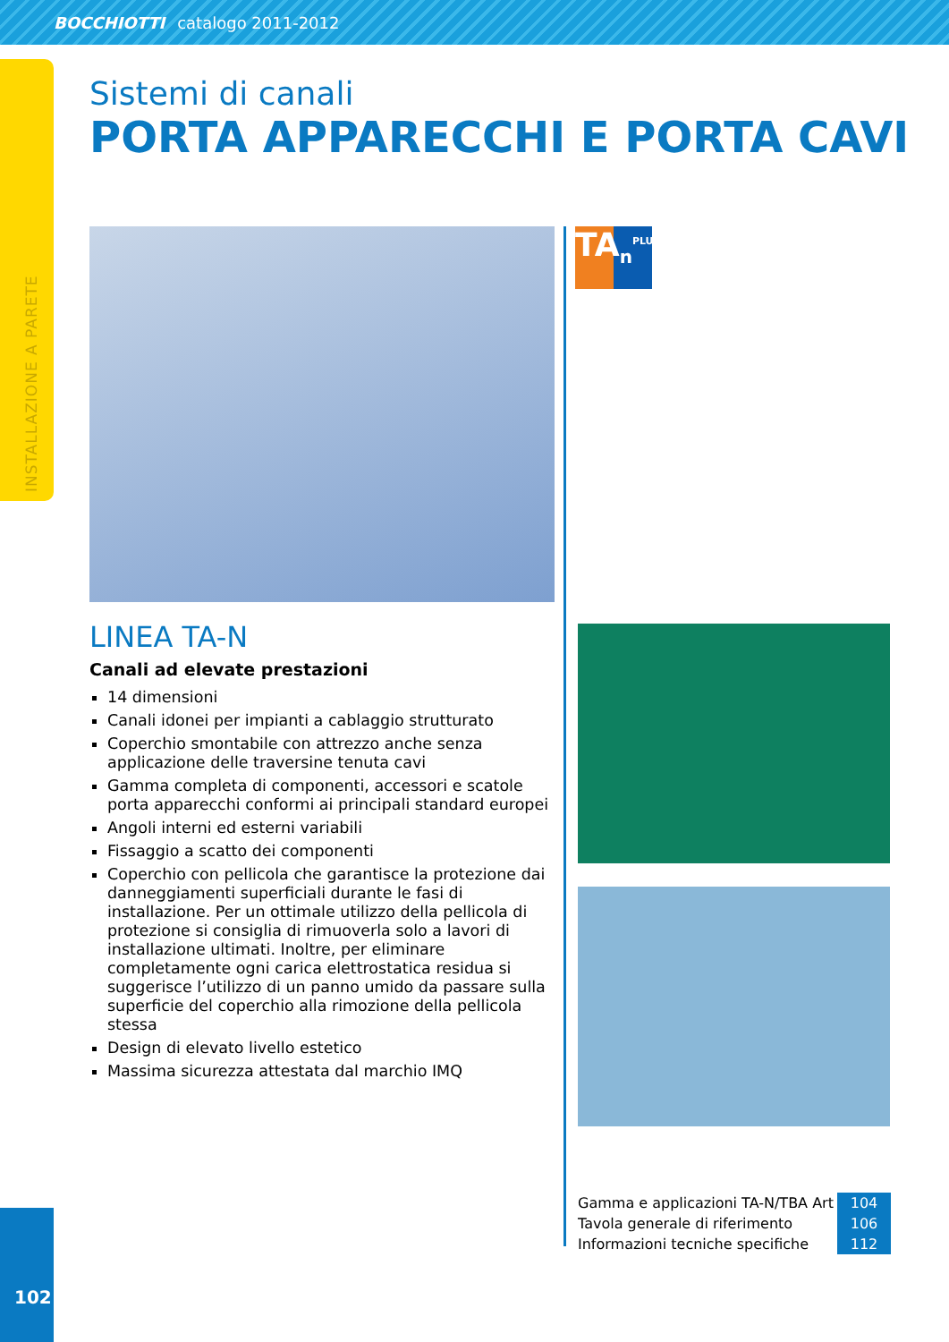BOCCHIOTTI catalogo 2011-2012
INSTALLAZIONE A PARETE
Sistemi di canali
PORTA APPARECCHI E PORTA CAVI
LINEA TA-N
Canali ad elevate prestazioni
14 dimensioni
Canali idonei per impianti a cablaggio strutturato
Coperchio smontabile con attrezzo anche senza applicazione delle traversine tenuta cavi
Gamma completa di componenti, accessori e scatole porta apparecchi conformi ai principali standard europei
Angoli interni ed esterni variabili
Fissaggio a scatto dei componenti
Coperchio con pellicola che garantisce la protezione dai danneggiamenti superficiali durante le fasi di installazione. Per un ottimale utilizzo della pellicola di protezione si consiglia di rimuoverla solo a lavori di installazione ultimati. Inoltre, per eliminare completamente ogni carica elettrostatica residua si suggerisce l’utilizzo di un panno umido da passare sulla superficie del coperchio alla rimozione della pellicola stessa
Design di elevato livello estetico
Massima sicurezza attestata dal marchio IMQ
TA<sub>n</sub><sup>PLUS</sup>
| Gamma e applicazioni TA-N/TBA Art | 104 |
| Tavola generale di riferimento | 106 |
| Informazioni tecniche specifiche | 112 |
102